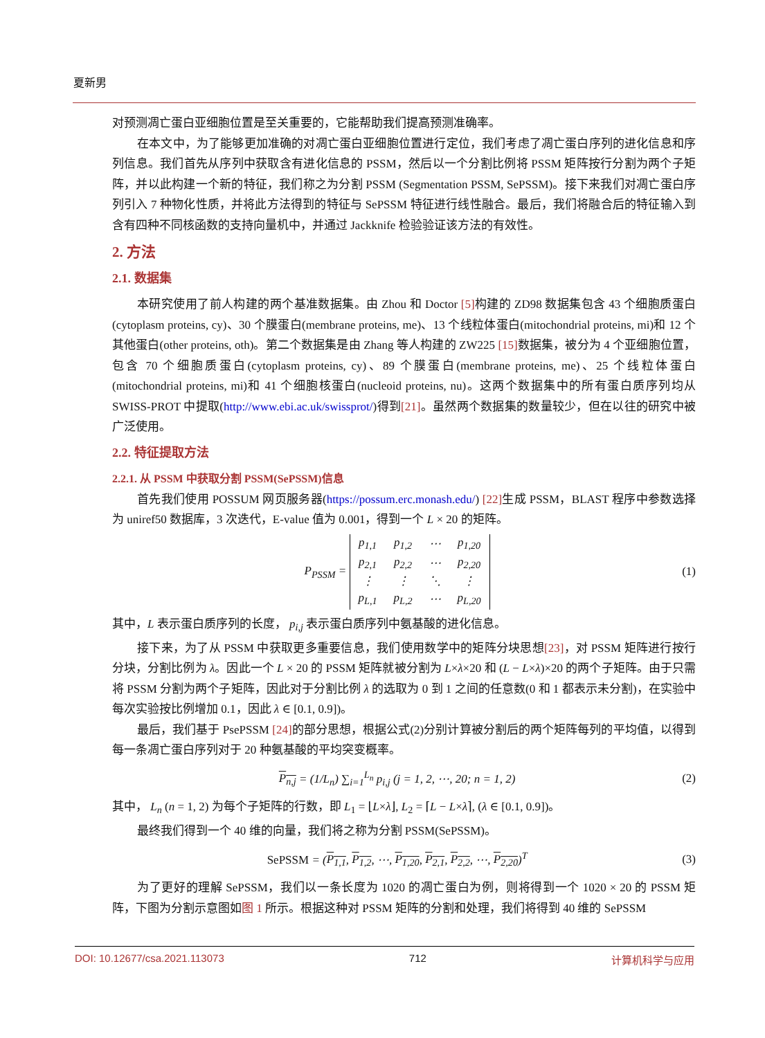夏新男
对预测凋亡蛋白亚细胞位置是至关重要的，它能帮助我们提高预测准确率。
在本文中，为了能够更加准确的对凋亡蛋白亚细胞位置进行定位，我们考虑了凋亡蛋白序列的进化信息和序列信息。我们首先从序列中获取含有进化信息的 PSSM，然后以一个分割比例将 PSSM 矩阵按行分割为两个子矩阵，并以此构建一个新的特征，我们称之为分割 PSSM (Segmentation PSSM, SePSSM)。接下来我们对凋亡蛋白序列引入 7 种物化性质，并将此方法得到的特征与 SePSSM 特征进行线性融合。最后，我们将融合后的特征输入到含有四种不同核函数的支持向量机中，并通过 Jackknife 检验验证该方法的有效性。
2. 方法
2.1. 数据集
本研究使用了前人构建的两个基准数据集。由 Zhou 和 Doctor [5] 构建的 ZD98 数据集包含 43 个细胞质蛋白(cytoplasm proteins, cy)、30 个膜蛋白(membrane proteins, me)、13 个线粒体蛋白(mitochondrial proteins, mi)和 12 个其他蛋白(other proteins, oth)。第二个数据集是由 Zhang 等人构建的 ZW225 [15] 数据集，被分为 4 个亚细胞位置，包含 70 个细胞质蛋白(cytoplasm proteins, cy)、89 个膜蛋白(membrane proteins, me)、25 个线粒体蛋白(mitochondrial proteins, mi)和 41 个细胞核蛋白(nucleoid proteins, nu)。这两个数据集中的所有蛋白质序列均从 SWISS-PROT 中提取(http://www.ebi.ac.uk/swissprot/)得到[21]。虽然两个数据集的数量较少，但在以往的研究中被广泛使用。
2.2. 特征提取方法
2.2.1. 从 PSSM 中获取分割 PSSM(SePSSM)信息
首先我们使用 POSSUM 网页服务器(https://possum.erc.monash.edu/) [22] 生成 PSSM，BLAST 程序中参数选择为 uniref50 数据库，3 次迭代，E-value 值为 0.001，得到一个 L × 20 的矩阵。
P<sub>PSSM</sub> =
| p<sub>1,1</sub> | p<sub>1,2</sub> | ⋯ | p<sub>1,20</sub> |
| p<sub>2,1</sub> | p<sub>2,2</sub> | ⋯ | p<sub>2,20</sub> |
| ⋮ | ⋮ | ⋱ | ⋮ |
| p<sub>L,1</sub> | p<sub>L,2</sub> | ⋯ | p<sub>L,20</sub> |
(1)
其中，L 表示蛋白质序列的长度， p<sub>i,j</sub> 表示蛋白质序列中氨基酸的进化信息。
接下来，为了从 PSSM 中获取更多重要信息，我们使用数学中的矩阵分块思想[23]，对 PSSM 矩阵进行按行分块，分割比例为 λ。因此一个 L × 20 的 PSSM 矩阵就被分割为 L×λ×20 和 (L − L×λ)×20 的两个子矩阵。由于只需将 PSSM 分割为两个子矩阵，因此对于分割比例 λ 的选取为 0 到 1 之间的任意数(0 和 1 都表示未分割)，在实验中每次实验按比例增加 0.1，因此 λ ∈ [0.1, 0.9])。
最后，我们基于 PsePSSM [24] 的部分思想，根据公式(2)分别计算被分割后的两个矩阵每列的平均值，以得到每一条凋亡蛋白序列对于 20 种氨基酸的平均突变概率。
P<sub>n,j</sub> = (1/L<sub>n</sub>) ∑<sub>i=1</sub><sup>L<sub>n</sub></sup> p<sub>i,j</sub> (j = 1, 2, ⋯, 20; n = 1, 2)
(2)
其中， L<sub>n</sub> (n = 1, 2) 为每个子矩阵的行数，即 L<sub>1</sub> = ⌊L×λ⌋, L<sub>2</sub> = ⌈L − L×λ⌉, (λ ∈ [0.1, 0.9])。
最终我们得到一个 40 维的向量，我们将之称为分割 PSSM(SePSSM)。
SePSSM = (P<sub>1,1</sub>, P<sub>1,2</sub>, ⋯, P<sub>1,20</sub>, P<sub>2,1</sub>, P<sub>2,2</sub>, ⋯, P<sub>2,20</sub>)<sup>T</sup>
(3)
为了更好的理解 SePSSM，我们以一条长度为 1020 的凋亡蛋白为例，则将得到一个 1020 × 20 的 PSSM 矩阵，下图为分割示意图如图 1 所示。根据这种对 PSSM 矩阵的分割和处理，我们将得到 40 维的 SePSSM
DOI: 10.12677/csa.2021.113073 712 计算机科学与应用